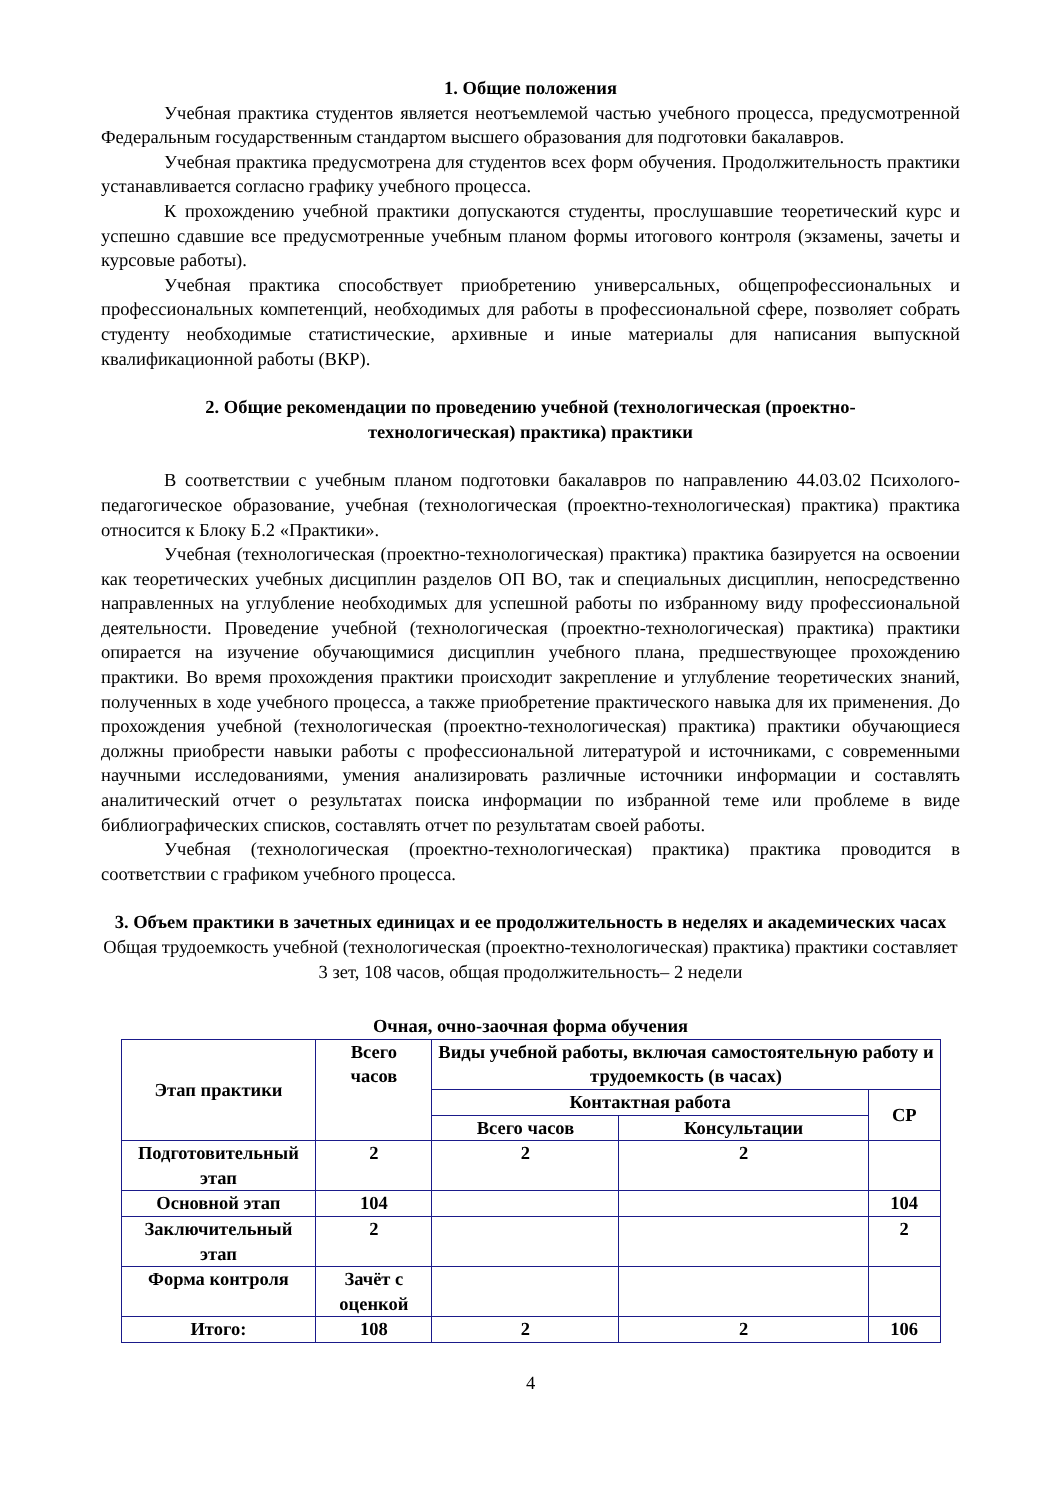1. Общие положения
Учебная практика студентов является неотъемлемой частью учебного процесса, предусмотренной Федеральным государственным стандартом высшего образования для подготовки бакалавров.
Учебная практика предусмотрена для студентов всех форм обучения. Продолжительность практики устанавливается согласно графику учебного процесса.
К прохождению учебной практики допускаются студенты, прослушавшие теоретический курс и успешно сдавшие все предусмотренные учебным планом формы итогового контроля (экзамены, зачеты и курсовые работы).
Учебная практика способствует приобретению универсальных, общепрофессиональных и профессиональных компетенций, необходимых для работы в профессиональной сфере, позволяет собрать студенту необходимые статистические, архивные и иные материалы для написания выпускной квалификационной работы (ВКР).
2. Общие рекомендации по проведению учебной (технологическая (проектно-
технологическая) практика) практики
В соответствии с учебным планом подготовки бакалавров по направлению 44.03.02 Психолого-педагогическое образование, учебная (технологическая (проектно-технологическая) практика) практика относится к Блоку Б.2 «Практики».
Учебная (технологическая (проектно-технологическая) практика) практика базируется на освоении как теоретических учебных дисциплин разделов ОП ВО, так и специальных дисциплин, непосредственно направленных на углубление необходимых для успешной работы по избранному виду профессиональной деятельности. Проведение учебной (технологическая (проектно-технологическая) практика) практики опирается на изучение обучающимися дисциплин учебного плана, предшествующее прохождению практики. Во время прохождения практики происходит закрепление и углубление теоретических знаний, полученных в ходе учебного процесса, а также приобретение практического навыка для их применения. До прохождения учебной (технологическая (проектно-технологическая) практика) практики обучающиеся должны приобрести навыки работы с профессиональной литературой и источниками, с современными научными исследованиями, умения анализировать различные источники информации и составлять аналитический отчет о результатах поиска информации по избранной теме или проблеме в виде библиографических списков, составлять отчет по результатам своей работы.
Учебная (технологическая (проектно-технологическая) практика) практика проводится в соответствии с графиком учебного процесса.
3. Объем практики в зачетных единицах и ее продолжительность в неделях и академических часах
Общая трудоемкость учебной (технологическая (проектно-технологическая) практика) практики составляет 3 зет, 108 часов, общая продолжительность– 2 недели
Очная, очно-заочная форма обучения
| Этап практики | Всего часов | Виды учебной работы, включая самостоятельную работу и трудоемкость (в часах) | | |
| --- | --- | --- | --- | --- |
| | | Контактная работа | | СР |
| | | Всего часов | Консультации | |
| Подготовительный этап | 2 | 2 | 2 | |
| Основной этап | 104 | | | 104 |
| Заключительный этап | 2 | | | 2 |
| Форма контроля | Зачёт с оценкой | | | |
| Итого: | 108 | 2 | 2 | 106 |
4